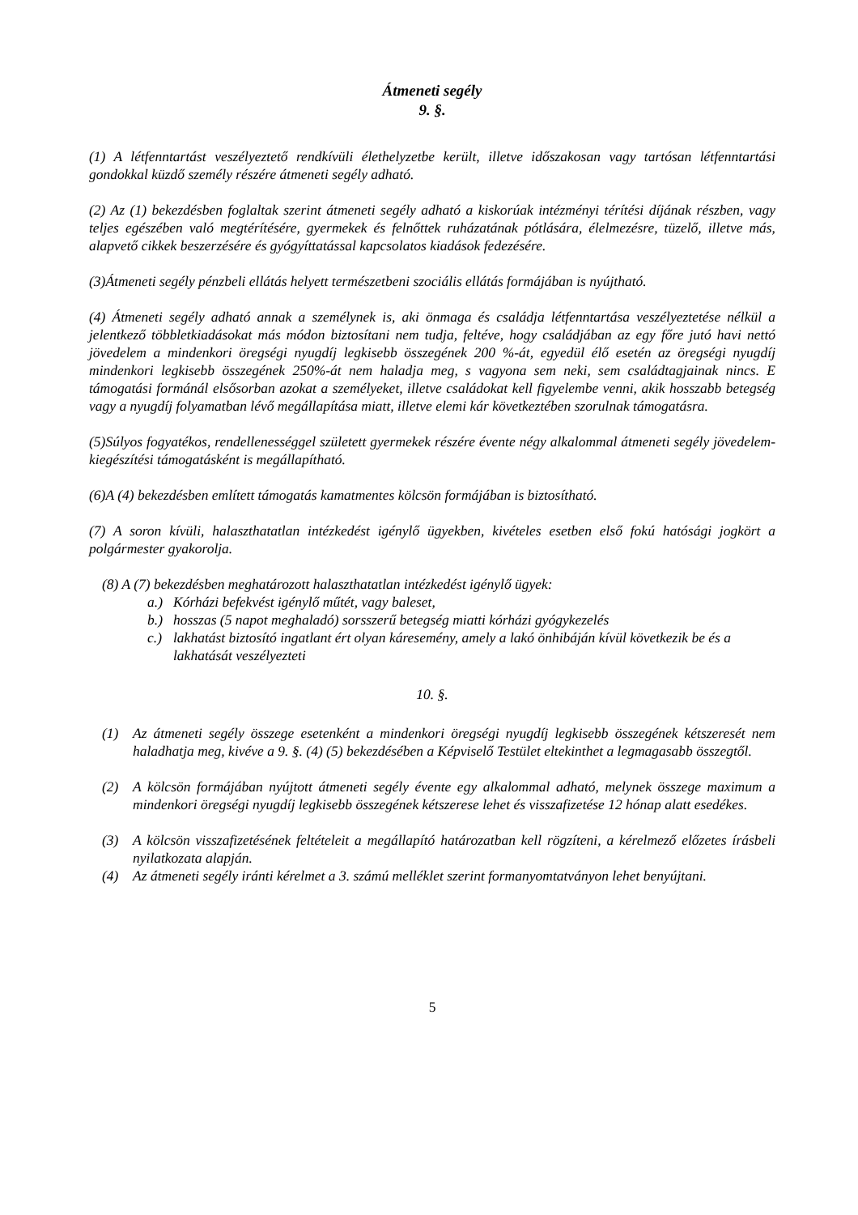Átmeneti segély
9. §.
(1) A létfenntartást veszélyeztető rendkívüli élethelyzetbe került, illetve időszakosan vagy tartósan létfenntartási gondokkal küzdő személy részére átmeneti segély adható.
(2) Az (1) bekezdésben foglaltak szerint átmeneti segély adható a kiskorúak intézményi térítési díjának részben, vagy teljes egészében való megtérítésére, gyermekek és felnőttek ruházatának pótlására, élelmezésre, tüzelő, illetve más, alapvető cikkek beszerzésére és gyógyíttatással kapcsolatos kiadások fedezésére.
(3)Átmeneti segély pénzbeli ellátás helyett természetbeni szociális ellátás formájában is nyújtható.
(4) Átmeneti segély adható annak a személynek is, aki önmaga és családja létfenntartása veszélyeztetése nélkül a jelentkező többletkiadásokat más módon biztosítani nem tudja, feltéve, hogy családjában az egy főre jutó havi nettó jövedelem a mindenkori öregségi nyugdíj legkisebb összegének 200 %-át, egyedül élő esetén az öregségi nyugdíj mindenkori legkisebb összegének 250%-át nem haladja meg, s vagyona sem neki, sem családtagjainak nincs. E támogatási formánál elsősorban azokat a személyeket, illetve családokat kell figyelembe venni, akik hosszabb betegség vagy a nyugdíj folyamatban lévő megállapítása miatt, illetve elemi kár következtében szorulnak támogatásra.
(5)Súlyos fogyatékos, rendellenességgel született gyermekek részére évente négy alkalommal átmeneti segély jövedelem-kiegészítési támogatásként is megállapítható.
(6)A (4) bekezdésben említett támogatás kamatmentes kölcsön formájában is biztosítható.
(7) A soron kívüli, halaszthatatlan intézkedést igénylő ügyekben, kivételes esetben első fokú hatósági jogkört a polgármester gyakorolja.
(8) A (7) bekezdésben meghatározott halaszthatatlan intézkedést igénylő ügyek:
a.) Kórházi befekvést igénylő műtét, vagy baleset,
b.) hosszas (5 napot meghaladó) sorsszerű betegség miatti kórházi gyógykezelés
c.) lakhatást biztosító ingatlant ért olyan káresemény, amely a lakó önhibáján kívül következik be és a lakhatását veszélyezteti
10. §.
(1) Az átmeneti segély összege esetenként a mindenkori öregségi nyugdíj legkisebb összegének kétszeresét nem haladhatja meg, kivéve a 9. §. (4) (5) bekezdésében a Képviselő Testület eltekinthet a legmagasabb összegtől.
(2) A kölcsön formájában nyújtott átmeneti segély évente egy alkalommal adható, melynek összege maximum a mindenkori öregségi nyugdíj legkisebb összegének kétszerese lehet és visszafizetése 12 hónap alatt esedékes.
(3) A kölcsön visszafizetésének feltételeit a megállapító határozatban kell rögzíteni, a kérelmező előzetes írásbeli nyilatkozata alapján.
(4) Az átmeneti segély iránti kérelmet a 3. számú melléklet szerint formanyomtatványon lehet benyújtani.
5